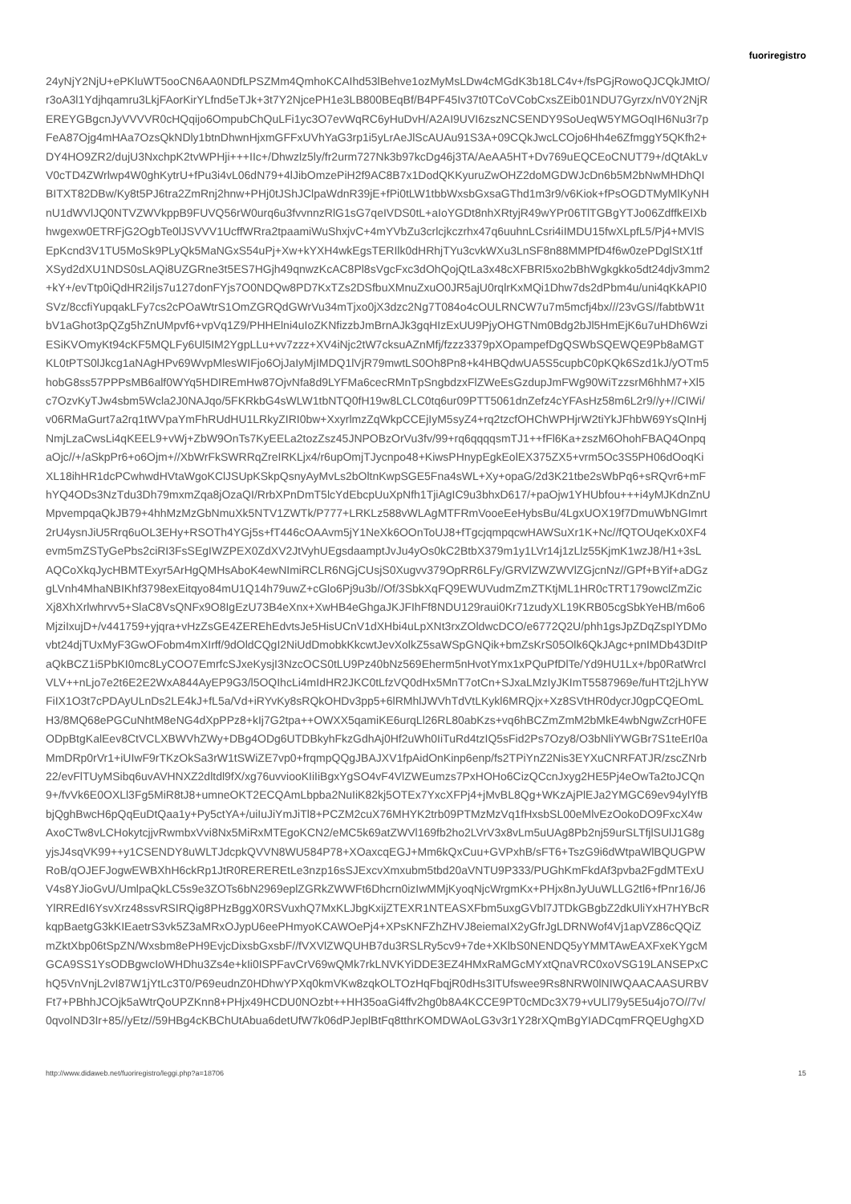fuoriregistro
24yNjY2NjU+ePKluWT5ooCN6AA0NDfLPSZMm4QmhoKCAIhd53lBehve1ozMyMsLDw4cMGdK3b18LC4v+/fsPGjRowoQJCQkJMtO/
r3oA3l1Ydjhqamru3LkjFAorKirYLfnd5eTJk+3t7Y2NjcePH1e3LB800BEqBf/B4PF45Iv37t0TCoVCobCxsZEib01NDU7Gyrzx/nV0Y2NjR
EREYGBgcnJyVVVVR0cHQqijo6OmpubChQuLFi1yc3O7evWqRC6yHuDvH/A2AI9UVI6zszNCSENDY9SoUeqW5YMGOqIH6Nu3r7p
FeA87Ojg4mHAa7OzsQkNDly1btnDhwnHjxmGFFxUVhYaG3rp1i5yLrAeJlScAUAu91S3A+09CQkJwcLCOjo6Hh4e6ZfmggY5QKfh2+
DY4HO9ZR2/dujU3NxchpK2tvWPHji+++IIc+/Dhwzlz5ly/fr2urm727Nk3b97kcDg46j3TA/AeAA5HT+Dv769uEQCEoCNUT79+/dQtAkLv
V0cTD4ZWrlwp4W0ghKytrU+fPu3i4vL06dN79+4lJibOmzePiH2f9AC8B7x1DodQKKyuruZwOHZ2doMGDWJcDn6b5M2bNwMHDhQI
BITXT82DBw/Ky8t5PJ6tra2ZmRnj2hnw+PHj0tJShJClpaWdnR39jE+fPi0tLW1tbbWxsbGxsaGThd1m3r9/v6Kiok+fPsOGDTMyMlKyNH
nU1dWVlJQ0NTVZWVkppB9FUVQ56rW0urq6u3fvvnnzRlG1sG7qeIVDS0tL+aIoYGDt8nhXRtyjR49wYPr06TlTGBgYTJo06ZdffkEIXb
hwgexw0ETRFjG2OgbTe0lJSVVV1UcffWRra2tpaamiWuShxjvC+4mYVbZu3crlcjkczrhx47q6uuhnLCsri4iIMDU15fwXLpfL5/Pj4+MVlS
EpKcnd3V1TU5MoSk9PLyQk5MaNGxS54uPj+Xw+kYXH4wkEgsTERIlk0dHRhjTYu3cvkWXu3LnSF8n88MMPfD4f6w0zePDglStX1tf
XSyd2dXU1NDS0sLAQi8UZGRne3t5ES7HGjh49qnwzKcAC8Pl8sVgcFxc3dOhQojQtLa3x48cXFBRI5xo2bBhWgkgkko5dt24djv3mm2
+kY+/evTtp0iQdHR2iIjs7u127donFYjs7O0NDQw8PD7KxTZs2DSfbuXMnuZxuO0JR5ajU0rqlrKxMQi1Dhw7ds2dPbm4u/uni4qKkAPI0
SVz/8ccfiYupqakLFy7cs2cPOaWtrS1OmZGRQdGWrVu34mTjxo0jX3dzc2Ng7T084o4cOULRNCW7u7m5mcfj4bx///23vGS//fabtbW1t
bV1aGhot3pQZg5hZnUMpvf6+vpVq1Z9/PHHElni4uIoZKNfizzbJmBrnAJk3gqHIzExUU9PjyOHGTNm0Bdg2bJl5HmEjK6u7uHDh6Wzi
ESiKVOmyKt94cKF5MQLFy6Ul5IM2YgpLLu+vv7zzz+XV4iNjc2tW7cksuAZnMfj/fzzz3379pXOpampefDgQSWbSQEWQE9Pb8aMGT
KL0tPTS0lJkcg1aNAgHPv69WvpMlesWIFjo6OjJaIyMjIMDQ1lVjR79mwtLS0Oh8Pn8+k4HBQdwUA5S5cupbC0pKQk6Szd1kJ/yOTm5
hobG8ss57PPPsMB6alf0WYq5HDIREmHw87OjvNfa8d9LYFMa6cecRMnTpSngbdzxFlZWeEsGzdupJmFWg90WiTzzsrM6hhM7+Xl5
c7OzvKyTJw4sbm5Wcla2J0NAJqo/5FKRkbG4sWLW1tbNTQ0fH19w8LCLC0tq6ur09PTT5061dnZefz4cYFAsHz58m6L2r9//y+//CIWi/
v06RMaGurt7a2rq1tWVpaYmFhRUdHU1LRkyZIRI0bw+XxyrlmzZqWkpCCEjIyM5syZ4+rq2tzcfOHChWPHjrW2tiYkJFhbW69YsQInHj
NmjLzaCwsLi4qKEEL9+vWj+ZbW9OnTs7KyEELa2tozZsz45JNPOBzOrVu3fv/99+rq6qqqqsmTJ1++fFl6Ka+zszM6OhohFBAQ4Onpq
aOjc//+/aSkpPr6+o6Ojm+//XbWrFkSWRRqZreIRKLjx4/r6upOmjTJycnpo48+KiwsPHnypEgkEolEX375ZX5+vrm5Oc3S5PH06dOoqKi
XL18ihHR1dcPCwhwdHVtaWgoKClJSUpKSkpQsnyAyMvLs2bOltnKwpSGE5Fna4sWL+Xy+opaG/2d3K21tbe2sWbPq6+sRQvr6+mF
hYQ4ODs3NzTdu3Dh79mxmZqa8jOzaQI/RrbXPnDmT5lcYdEbcpUuXpNfh1TjiAgIC9u3bhxD617/+paOjw1YHUbfou+++i4yMJKdnZnU
MpvempqaQkJB79+4hhMzMzGbNmuXk5NTV1ZWTk/P777+LRKLz588vWLAgMTFRmVooeEeHybsBu/4LgxUOX19f7DmuWbNGImrt
2rU4ysnJiU5Rrq6uOL3EHy+RSOTh4YGj5s+fT446cOAAvm5jY1NeXk6OOnToUJ8+fTgcjqmpqcwHAWSuXr1K+Nc//fQTOUqeKx0XF4
evm5mZSTyGePbs2ciRI3FsSEgIWZPEX0ZdXV2JtVyhUEgsdaamptJvJu4yOs0kC2BtbX379m1y1LVr14j1zLlz55KjmK1wzJ8/H1+3sL
AQCoXkqJycHBMTExyr5ArHgQMHsAboK4ewNImiRCLR6NGjCUsjS0Xugvv379OpRR6LFy/GRVlZWZWVlZGjcnNz//GPf+BYif+aDGz
gLVnh4MhaNBIKhf3798exEitqyo84mU1Q14h79uwZ+cGlo6Pj9u3b//Of/3SbkXqFQ9EWUVudmZmZTKtjML1HR0cTRT179owclZmZic
Xj8XhXrlwhrvv5+SlaC8VsQNFx9O8IgEzU73B4eXnx+XwHB4eGhgaJKJFIhFf8NDU129raui0Kr71zudyXL19KRB05cgSbkYeHB/m6o6
MjziIxujD+/v441759+yjqra+vHzZsGE4ZEREhEdvtsJe5HisUCnV1dXHbi4uLpXNt3rxZOldwcDCO/e6772Q2U/phh1gsJpZDqZspIYDMo
vbt24djTUxMyF3GwOFobm4mXIrff/9dOldCQgI2NiUdDmobkKkcwtJevXolkZ5saWSpGNQik+bmZsKrS05Olk6QkJAgc+pnIMDb43DItP
aQkBCZ1i5PbKI0mc8LyCOO7EmrfcSJxeKysjI3NzcOCS0tLU9Pz40bNz569Eherm5nHvotYmx1xPQuPfDlTe/Yd9HU1Lx+/bp0RatWrcI
VLV++nLjo7e2t6E2E2WxA844AyEP9G3/l5OQIhcLi4mIdHR2JKC0tLfzVQ0dHx5MnT7otCn+SJxaLMzIyJKImT5587969e/fuHTt2jLhYW
FiIX1O3t7cPDAyULnDs2LE4kJ+fL5a/Vd+iRYvKy8sRQkOHDv3pp5+6lRMhlJWVhTdVtLKykl6MRQjx+Xz8SVtHR0dycrJ0gpCQEOmL
H3/8MQ68ePGCuNhtM8eNG4dXpPPz8+kIj7G2tpa++OWXX5qamiKE6urqLl26RL80abKzs+vq6hBCZmZmM2bMkE4wbNgwZcrH0FE
ODpBtgKalEev8CtVCLXBWVhZWy+DBg4ODg6UTDBkyhFkzGdhAj0Hf2uWh0IiTuRd4tzIQ5sFid2Ps7Ozy8/O3bNliYWGBr7S1teErI0a
MmDRp0rVr1+iUIwF9rTKzOkSa3rW1tSWiZE7vp0+frqmpQQgJBAJXV1fpAidOnKinp6enp/fs2TPiYnZ2Nis3EYXuCNRFATJR/zscZNrb
22/evFlTUyMSibq6uvAVHNXZ2dltdl9fX/xg76uvviooKIiIiBgxYgSO4vF4VlZWEumzs7PxHOHo6CizQCcnJxyg2HE5Pj4eOwTa2toJCQn
9+/fvVk6E0OXLl3Fg5MiR8tJ8+umneOKT2ECQAmLbpba2NuIiK82kj5OTEx7YxcXFPj4+jMvBL8Qg+WKzAjPlEJa2YMGC69ev94ylYfB
bjQghBwcH6pQqEuDtQaa1y+Py5ctYA+/uiIuJiYmJiTl8+PCZM2cuX76MHYK2trb09PTMzMzVq1fHxsbSL00eMlvEzOokoDO9FxcX4w
AxoCTw8vLCHokytcjjvRwmbxVvi8Nx5MiRxMTEgoKCN2/eMC5k69atZWVl169fb2ho2LVrV3x8vLm5uUAg8Pb2nj59urSLTfjlSUlJ1G8g
yjsJ4sqVK99++y1CSENDY8uWLTJdcpkQVVN8WU584P78+XOaxcqEGJ+Mm6kQxCuu+GVPxhB/sFT6+TszG9i6dWtpaWlBQUGPW
RoB/qOJEFJogwEWBXhH6ckRp1JtR0REREREtLe3nzp16sSJExcvXmxubm5tbd20aVNTU9P333/PUGhKmFkdAf3pvba2FgdMTExU
V4s8YJioGvU/UmlpaQkLC5s9e3ZOTs6bN2969eplZGRkZWWFt6Dhcrn0izIwMMjKyoqNjcWrgmKx+PHjx8nJyUuWLLG2tl6+fPnr16/J6
YlRREdI6YsvXrz48ssvRSIRQig8PHzBggX0RSVuxhQ7MxKLJbgKxijZTEXR1NTEASXFbm5uxgGVbl7JTDkGBgbZ2dkUliYxH7HYBcR
kqpBaetgG3kKIEaetrS3vk5Z3aMRxOJypU6eePHmyoKCAWOePj4+XPsKNFZhZHVJ8eiemaIX2yGfrJgLDRNWof4Vj1apVZ86cQQiZ
mZktXbp06tSpZN/Wxsbm8ePH9EvjcDixsbGxsbF//fVXVlZWQUHB7du3RSLRy5cv9+7de+XKlbS0NENDQ5yYMMTAwEAXFxeKYgcM
GCA9SS1YsODBgwcIoWHDhu3Zs4e+kIi0ISPFavCrV69wQMk7rkLNVKYiDDE3EZ4HMxRaMGcMYxtQnaVRC0xoVSG19LANSEPxC
hQ5VnVnjL2vI87W1jYtLc3T0/P69eudnZ0HDhwYPXq0kmVKw8zqkOLTOzHqFbqjR0dHs3ITUfswee9Rs8NRW0lNIWQAACAASURBV
Ft7+PBhhJCOjk5aWtrQoUPZKnn8+PHjx49HCDU0NOzbt++HH35oaGi4ffv2hg0b8A4KCCE9PT0cMDc3X79+vULl79y5E5u4jo7O//7v/
0qvolND3Ir+85//yEtz//59HBg4cKBChUtAbua6detUfW7k06dPJeplBtFq8tthrKOMDWAoLG3v3r1Y28rXQmBgYIADCqmFRQEUghgXD
http://www.didaweb.net/fuoriregistro/leggi.php?a=18706 15